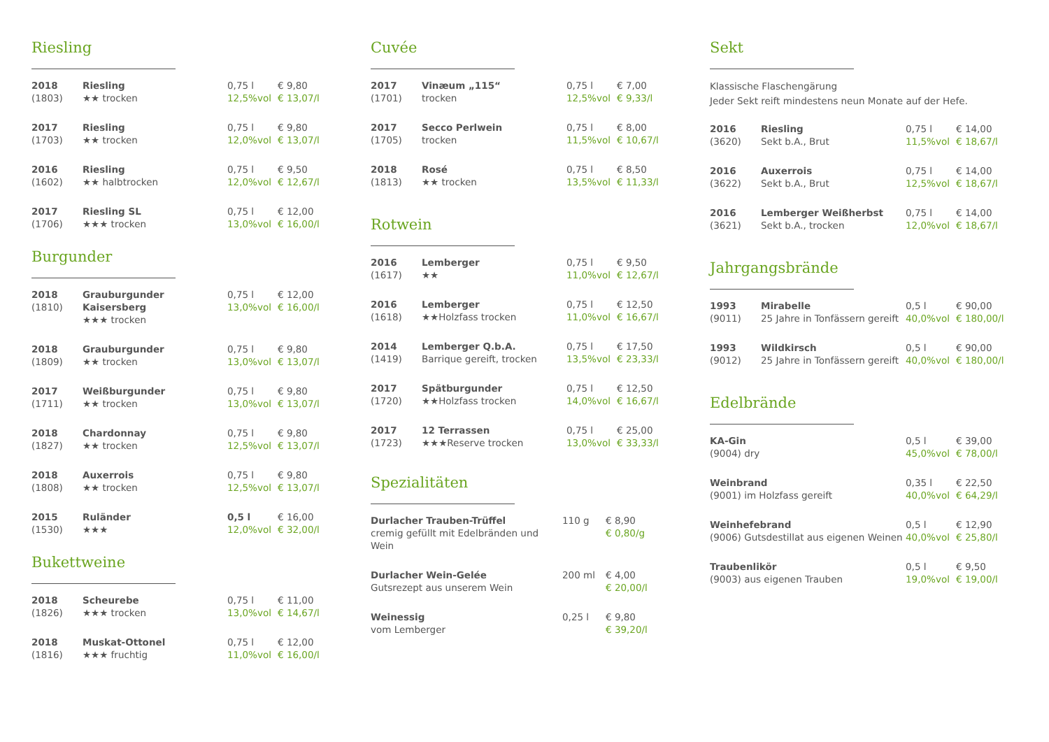Riesling
| 2018 (1803) | Riesling ★★ trocken | 0,75 l 12,5%vol | € 9,80 € 13,07/l |
| 2017 (1703) | Riesling ★★ trocken | 0,75 l 12,0%vol | € 9,80 € 13,07/l |
| 2016 (1602) | Riesling ★★ halbtrocken | 0,75 l 12,0%vol | € 9,50 € 12,67/l |
| 2017 (1706) | Riesling SL ★★★ trocken | 0,75 l 13,0%vol | € 12,00 € 16,00/l |
Burgunder
| 2018 (1810) | Grauburgunder Kaisersberg ★★★ trocken | 0,75 l 13,0%vol | € 12,00 € 16,00/l |
| 2018 (1809) | Grauburgunder ★★ trocken | 0,75 l 13,0%vol | € 9,80 € 13,07/l |
| 2017 (1711) | Weißburgunder ★★ trocken | 0,75 l 13,0%vol | € 9,80 € 13,07/l |
| 2018 (1827) | Chardonnay ★★ trocken | 0,75 l 12,5%vol | € 9,80 € 13,07/l |
| 2018 (1808) | Auxerrois ★★ trocken | 0,75 l 12,5%vol | € 9,80 € 13,07/l |
| 2015 (1530) | Ruländer ★★★ | 0,5 l 12,0%vol | € 16,00 € 32,00/l |
Bukettweine
| 2018 (1826) | Scheurebe ★★★ trocken | 0,75 l 13,0%vol | € 11,00 € 14,67/l |
| 2018 (1816) | Muskat-Ottonel ★★★ fruchtig | 0,75 l 11,0%vol | € 12,00 € 16,00/l |
Cuvée
| 2017 (1701) | Vinæum „115“ trocken | 0,75 l 12,5%vol | € 7,00 € 9,33/l |
| 2017 (1705) | Secco Perlwein trocken | 0,75 l 11,5%vol | € 8,00 € 10,67/l |
| 2018 (1813) | Rosé ★★ trocken | 0,75 l 13,5%vol | € 8,50 € 11,33/l |
Rotwein
| 2016 (1617) | Lemberger ★★ | 0,75 l 11,0%vol | € 9,50 € 12,67/l |
| 2016 (1618) | Lemberger ★★Holzfass trocken | 0,75 l 11,0%vol | € 12,50 € 16,67/l |
| 2014 (1419) | Lemberger Q.b.A. Barrique gereift, trocken | 0,75 l 13,5%vol | € 17,50 € 23,33/l |
| 2017 (1720) | Spätburgunder ★★Holzfass trocken | 0,75 l 14,0%vol | € 12,50 € 16,67/l |
| 2017 (1723) | 12 Terrassen ★★★Reserve trocken | 0,75 l 13,0%vol | € 25,00 € 33,33/l |
Spezialitäten
| Durlacher Trauben-Trüffel cremig gefüllt mit Edelbränden und Wein | 110 g | € 8,90 € 0,80/g |
| Durlacher Wein-Gelée Gutsrezept aus unserem Wein | 200 ml | € 4,00 € 20,00/l |
| Weinessig vom Lemberger | 0,25 l | € 9,80 € 39,20/l |
Sekt
Klassische Flaschengärung
Jeder Sekt reift mindestens neun Monate auf der Hefe.
| 2016 (3620) | Riesling Sekt b.A., Brut | 0,75 l 11,5%vol | € 14,00 € 18,67/l |
| 2016 (3622) | Auxerrois Sekt b.A., Brut | 0,75 l 12,5%vol | € 14,00 € 18,67/l |
| 2016 (3621) | Lemberger Weißherbst Sekt b.A., trocken | 0,75 l 12,0%vol | € 14,00 € 18,67/l |
Jahrgangsbrände
| 1993 (9011) | Mirabelle 25 Jahre in Tonfässern gereift | 0,5 l 40,0%vol | € 90,00 € 180,00/l |
| 1993 (9012) | Wildkirsch 25 Jahre in Tonfässern gereift | 0,5 l 40,0%vol | € 90,00 € 180,00/l |
Edelbrände
| KA-Gin (9004) dry | 0,5 l 45,0%vol | € 39,00 € 78,00/l |
| Weinbrand (9001) im Holzfass gereift | 0,35 l 40,0%vol | € 22,50 € 64,29/l |
| Weinhefebrand (9006) Gutsdestillat aus eigenen Weinen | 0,5 l 40,0%vol | € 12,90 € 25,80/l |
| Traubenlikör (9003) aus eigenen Trauben | 0,5 l 19,0%vol | € 9,50 € 19,00/l |